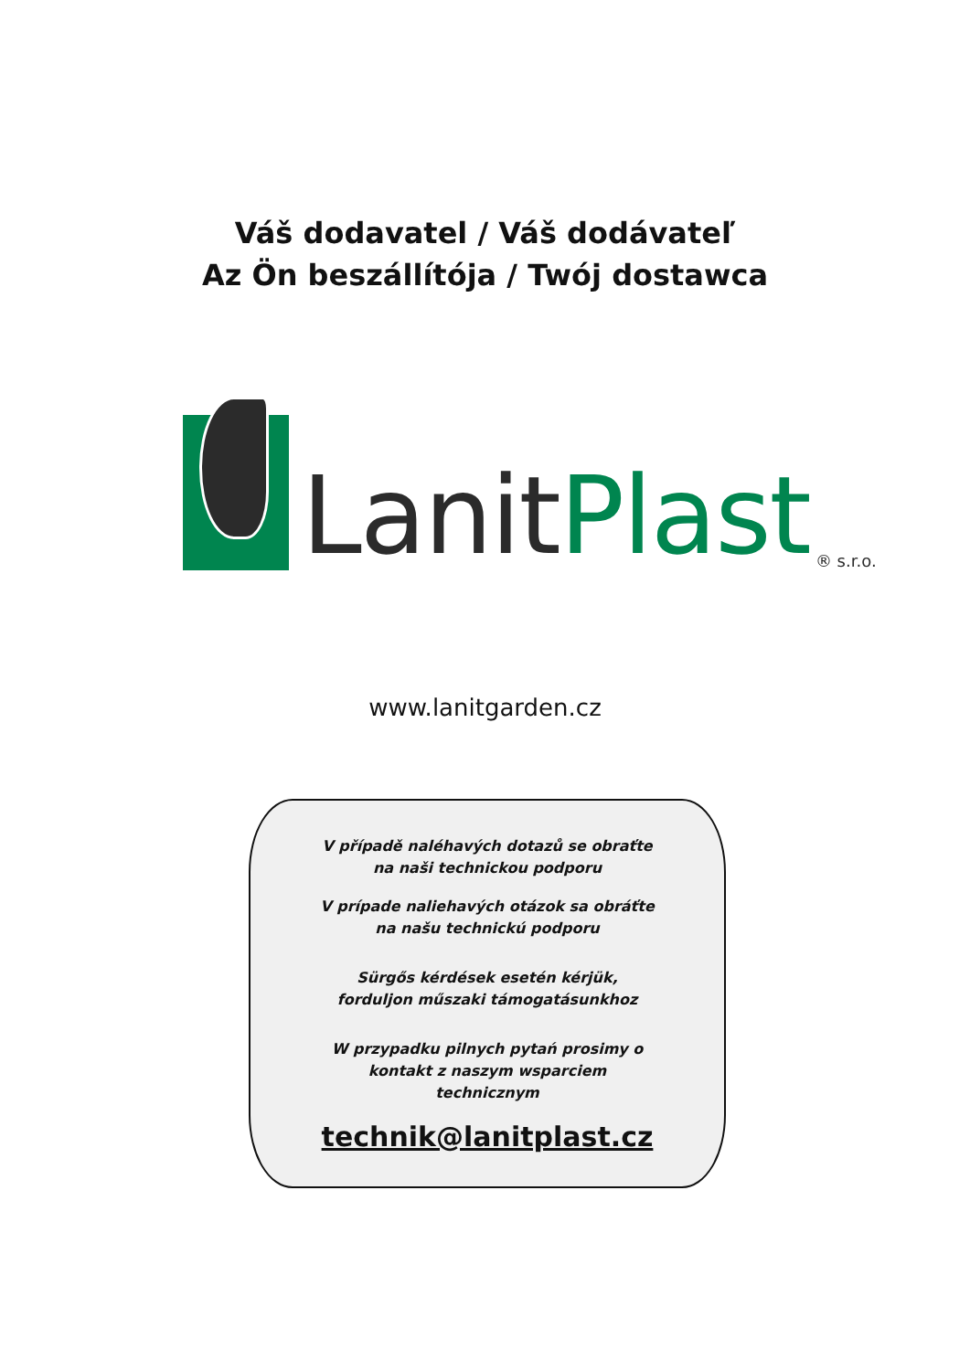Váš dodavatel / Váš dodávateľ
Az Ön beszállítója / Twój dostawca
Lanit Plast ® s.r.o.
www.lanitgarden.cz
V případě naléhavých dotazů se obraťte
na naši technickou podporu
V prípade naliehavých otázok sa obráťte
na našu technickú podporu
Sürgős kérdések esetén kérjük,
forduljon műszaki támogatásunkhoz
W przypadku pilnych pytań prosimy o
kontakt z naszym wsparciem
technicznym
technik@lanitplast.cz